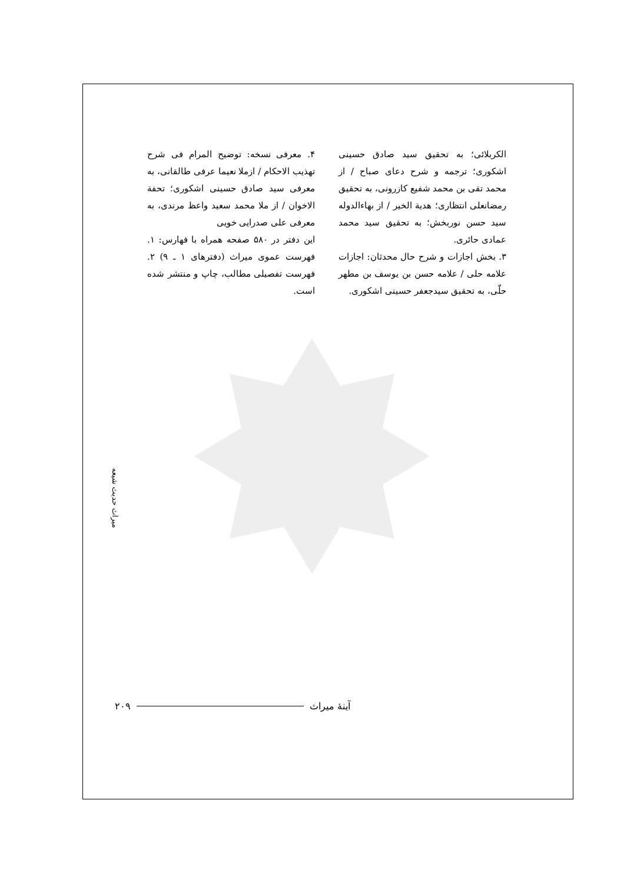الکربلائی؛ به تحقیق سید صادق حسینی اشکوری؛ ترجمه و شرح دعای صباح / از محمد تقی بن محمد شفیع کازرونی، به تحقیق رمضانعلی انتظاری؛ هدیة الخیر / از بهاءالدوله سید حسن نوربخش؛ به تحقیق سید محمد عمادی حائری.
۳. بخش اجازات و شرح حال محدثان: اجازات علامه حلی / علامه حسن بن یوسف بن مطهر حلّی، به تحقیق سیدجعفر حسینی اشکوری.
۴. معرفی نسخه: توضیح المرام فی شرح تهذیب الاحکام / ازملا نعیما عرفی طالقانی، به معرفی سید صادق حسینی اشکوری؛ تحفة الاخوان / از ملا محمد سعید واعظ مرندی، به معرفی علی صدرایی خویی
این دفتر در ۵۸۰ صفحه همراه با فهارس: ۱. فهرست عموی میراث (دفترهای ۱ ـ ۹) ۲. فهرست تفصیلی مطالب، چاپ و منتشر شده است.
میراث حدیث شیعه
۲۰۹ آینهٔ میراث